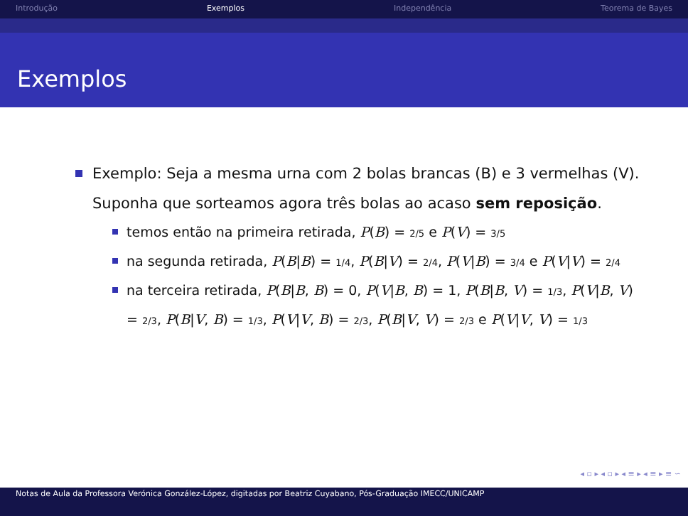Introdução Exemplos Independência Teorema de Bayes
Exemplos
Exemplo: Seja a mesma urna com 2 bolas brancas (B) e 3 vermelhas (V). Suponha que sorteamos agora três bolas ao acaso sem reposição.
temos então na primeira retirada, P(B) = 2/5 e P(V) = 3/5
na segunda retirada, P(B|B) = 1/4, P(B|V) = 2/4, P(V|B) = 3/4 e P(V|V) = 2/4
na terceira retirada, P(B|B, B) = 0, P(V|B, B) = 1, P(B|B, V) = 1/3, P(V|B, V) = 2/3, P(B|V, B) = 1/3, P(V|V, B) = 2/3, P(B|V, V) = 2/3 e P(V|V, V) = 1/3
◂ ▫ ▸ ◂ ▫ ▸ ◂ ≡ ▸ ◂ ≡ ▸ ≡ ∽
Notas de Aula da Professora Verónica González-López, digitadas por Beatriz Cuyabano, Pós-Graduação IMECC/UNICAMP